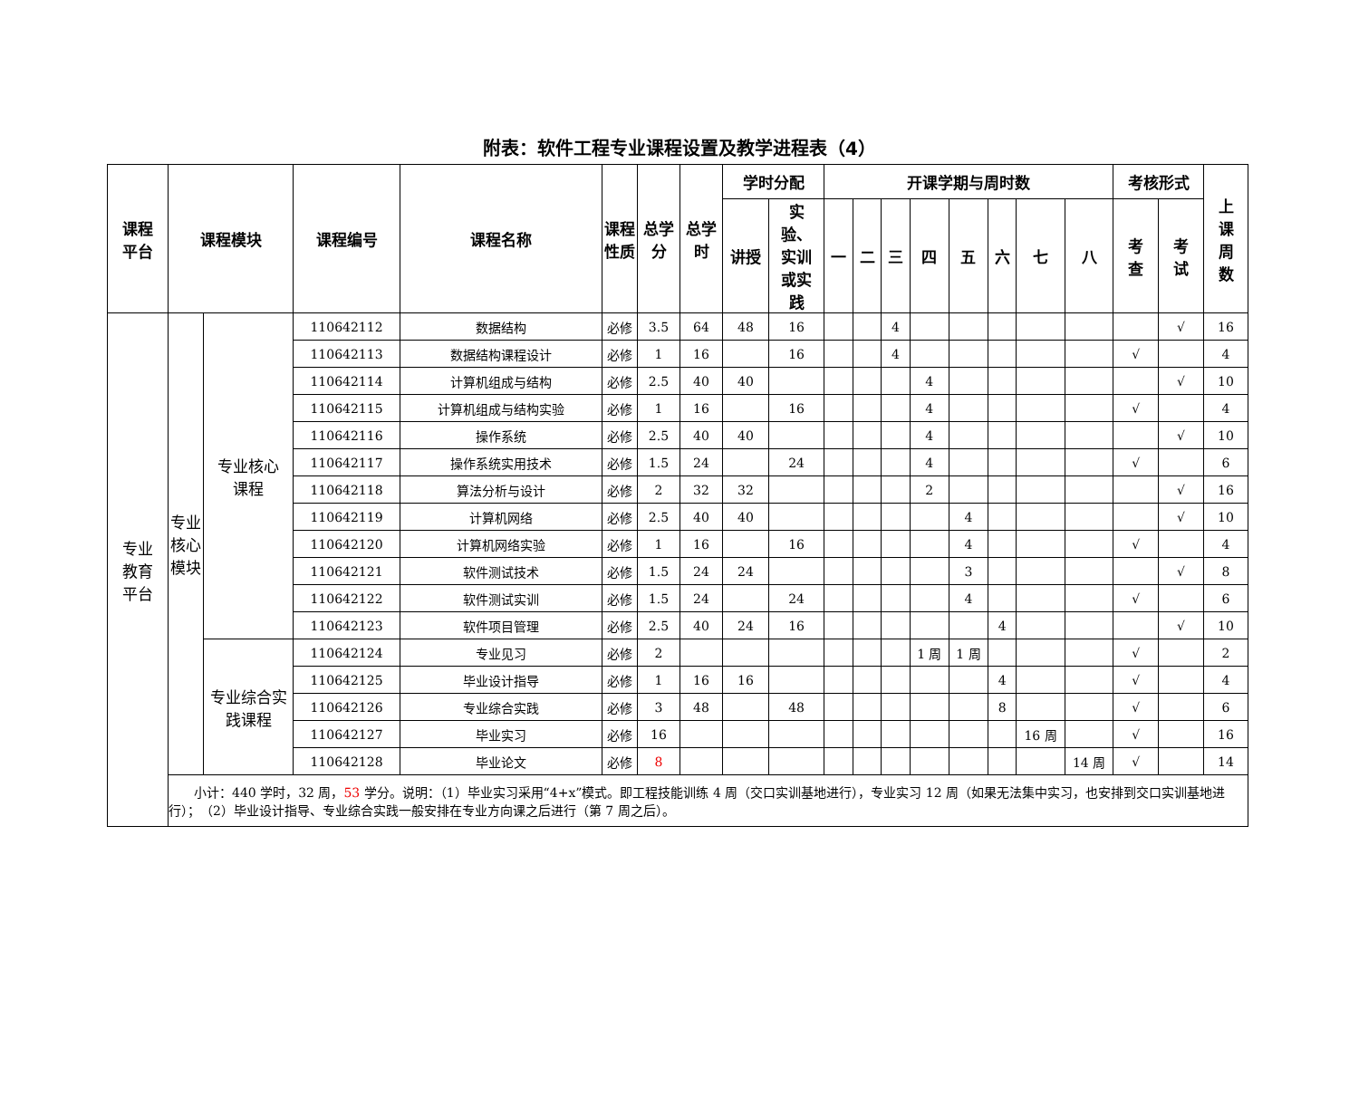附表：软件工程专业课程设置及教学进程表（4）
| 课程 平台 | 课程模块 | | 课程编号 | 课程名称 | 课程 性质 | 总学 分 | 总学 时 | 学时分配 | | 开课学期与周时数 | | | | | | | | 考核形式 | | 上 课 周 数 |
| --- | --- | --- | --- | --- | --- | --- | --- | --- | --- | --- | --- | --- | --- | --- | --- | --- | --- | --- | --- | --- |
| | | | | | | | | 讲授 | 实 验、 实训 或实 践 | 一 | 二 | 三 | 四 | 五 | 六 | 七 | 八 | 考 查 | 考 试 | |
| 专业 教育 平台 | 专业 核心 模块 | 专业核心 课程 | 110642112 | 数据结构 | 必修 | 3.5 | 64 | 48 | 16 | | | 4 | | | | | | | √ | 16 |
| | | | 110642113 | 数据结构课程设计 | 必修 | 1 | 16 | | 16 | | | 4 | | | | | | √ | | 4 |
| | | | 110642114 | 计算机组成与结构 | 必修 | 2.5 | 40 | 40 | | | | | 4 | | | | | | √ | 10 |
| | | | 110642115 | 计算机组成与结构实验 | 必修 | 1 | 16 | | 16 | | | | 4 | | | | | √ | | 4 |
| | | | 110642116 | 操作系统 | 必修 | 2.5 | 40 | 40 | | | | | 4 | | | | | | √ | 10 |
| | | | 110642117 | 操作系统实用技术 | 必修 | 1.5 | 24 | | 24 | | | | 4 | | | | | √ | | 6 |
| | | | 110642118 | 算法分析与设计 | 必修 | 2 | 32 | 32 | | | | | 2 | | | | | | √ | 16 |
| | | | 110642119 | 计算机网络 | 必修 | 2.5 | 40 | 40 | | | | | | 4 | | | | | √ | 10 |
| | | | 110642120 | 计算机网络实验 | 必修 | 1 | 16 | | 16 | | | | | 4 | | | | √ | | 4 |
| | | | 110642121 | 软件测试技术 | 必修 | 1.5 | 24 | 24 | | | | | | 3 | | | | | √ | 8 |
| | | | 110642122 | 软件测试实训 | 必修 | 1.5 | 24 | | 24 | | | | | 4 | | | | √ | | 6 |
| | | | 110642123 | 软件项目管理 | 必修 | 2.5 | 40 | 24 | 16 | | | | | | 4 | | | | √ | 10 |
| | | 专业综合实 践课程 | 110642124 | 专业见习 | 必修 | 2 | | | | | | | 1 周 | 1 周 | | | | √ | | 2 |
| | | | 110642125 | 毕业设计指导 | 必修 | 1 | 16 | 16 | | | | | | | 4 | | | √ | | 4 |
| | | | 110642126 | 专业综合实践 | 必修 | 3 | 48 | | 48 | | | | | | 8 | | | √ | | 6 |
| | | | 110642127 | 毕业实习 | 必修 | 16 | | | | | | | | | | 16 周 | | √ | | 16 |
| | | | 110642128 | 毕业论文 | 必修 | 8 | | | | | | | | | | | 14 周 | √ | | 14 |
| | 小计：440 学时，32 周， 53 学分。说明：（1）毕业实习采用“4+x”模式。即工程技能训练 4 周（交口实训基地进行），专业实习 12 周（如果无法集中实习，也安排到交口实训基地进行）； （2）毕业设计指导、专业综合实践一般安排在专业方向课之后进行（第 7 周之后）。 | | | | | | | | | | | | | | | | | | | |